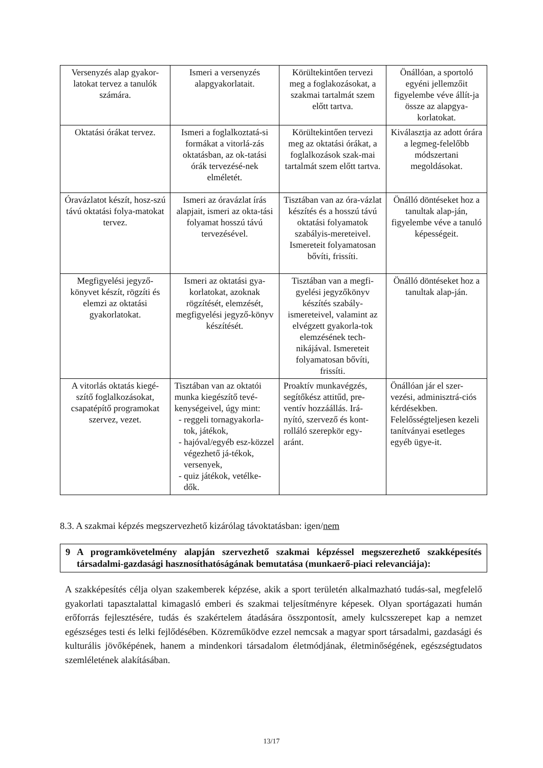| Versenyzés alap gyakor-latokat tervez a tanulók számára. | Ismeri a versenyzés alapgyakorlatait. | Körültekintően tervezi meg a foglakozásokat, a szakmai tartalmát szem előtt tartva. | Önállóan, a sportoló egyéni jellemzőit figyelembe véve állít-ja össze az alapgya-korlatokat. |
| Oktatási órákat tervez. | Ismeri a foglalkoztatá-si formákat a vitorlá-zás oktatásban, az ok-tatási órák tervezésé-nek elméletét. | Körültekintően tervezi meg az oktatási órákat, a foglalkozások szak-mai tartalmát szem előtt tartva. | Kiválasztja az adott órára a legmeg-felelőbb módszertani megoldásokat. |
| Óravázlatot készít, hosz-szú távú oktatási folya-matokat tervez. | Ismeri az óravázlat írás alapjait, ismeri az okta-tási folyamat hosszú távú tervezésével. | Tisztában van az óra-vázlat készítés és a hosszú távú oktatási folyamatok szabályis-mereteivel. Ismereteit folyamatosan bővíti, frissíti. | Önálló döntéseket hoz a tanultak alap-ján, figyelembe véve a tanuló képességeit. |
| Megfigyelési jegyző-könyvet készít, rögzíti és elemzi az oktatási gyakorlatokat. | Ismeri az oktatási gya-korlatokat, azoknak rögzítését, elemzését, megfigyelési jegyző-könyv készítését. | Tisztában van a megfi-gyelési jegyzőkönyv készítés szabály-ismereteivel, valamint az elvégzett gyakorla-tok elemzésének tech-nikájával. Ismereteit folyamatosan bővíti, frissíti. | Önálló döntéseket hoz a tanultak alap-ján. |
| A vitorlás oktatás kiegé-szítő foglalkozásokat, csapatépítő programokat szervez, vezet. | Tisztában van az oktatói munka kiegészítő tevé-kenységeivel, úgy mint: - reggeli tornagyakorla-tok, játékok, - hajóval/egyéb esz-közzel végezhető já-tékok, versenyek, - quiz játékok, vetélke-dők. | Proaktív munkavégzés, segítőkész attitűd, pre-ventív hozzáállás. Irá-nyító, szervező és kont-rolláló szerepkör egy-aránt. | Önállóan jár el szer-vezési, adminisztrá-ciós kérdésekben. Felelősségteljesen kezeli tanítványai esetleges egyéb ügye-it. |
8.3. A szakmai képzés megszervezhető kizárólag távoktatásban: igen/nem
9 A programkövetelmény alapján szervezhető szakmai képzéssel megszerezhető szakképesítés társadalmi-gazdasági hasznosíthatóságának bemutatása (munkaerő-piaci relevanciája):
A szakképesítés célja olyan szakemberek képzése, akik a sport területén alkalmazható tudás-sal, megfelelő gyakorlati tapasztalattal kimagasló emberi és szakmai teljesítményre képesek. Olyan sportágazati humán erőforrás fejlesztésére, tudás és szakértelem átadására összpontosít, amely kulcsszerepet kap a nemzet egészséges testi és lelki fejlődésében. Közreműködve ezzel nemcsak a magyar sport társadalmi, gazdasági és kulturális jövőképének, hanem a mindenkori társadalom életmódjának, életminőségének, egészségtudatos szemléletének alakításában.
13/17